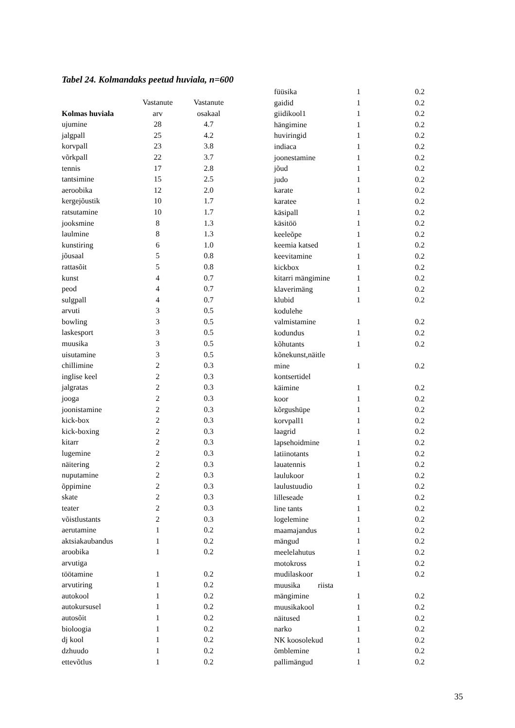Tabel 24. Kolmandaks peetud huviala, n=600
| | Vastanute | Vastanute |
| --- | --- | --- |
| Kolmas huviala | arv | osakaal |
| ujumine | 28 | 4.7 |
| jalgpall | 25 | 4.2 |
| korvpall | 23 | 3.8 |
| võrkpall | 22 | 3.7 |
| tennis | 17 | 2.8 |
| tantsimine | 15 | 2.5 |
| aeroobika | 12 | 2.0 |
| kergejõustik | 10 | 1.7 |
| ratsutamine | 10 | 1.7 |
| jooksmine | 8 | 1.3 |
| laulmine | 8 | 1.3 |
| kunstiring | 6 | 1.0 |
| jõusaal | 5 | 0.8 |
| rattasõit | 5 | 0.8 |
| kunst | 4 | 0.7 |
| peod | 4 | 0.7 |
| sulgpall | 4 | 0.7 |
| arvuti | 3 | 0.5 |
| bowling | 3 | 0.5 |
| laskesport | 3 | 0.5 |
| muusika | 3 | 0.5 |
| uisutamine | 3 | 0.5 |
| chillimine | 2 | 0.3 |
| inglise keel | 2 | 0.3 |
| jalgratas | 2 | 0.3 |
| jooga | 2 | 0.3 |
| joonistamine | 2 | 0.3 |
| kick-box | 2 | 0.3 |
| kick-boxing | 2 | 0.3 |
| kitarr | 2 | 0.3 |
| lugemine | 2 | 0.3 |
| näitering | 2 | 0.3 |
| nuputamine | 2 | 0.3 |
| õppimine | 2 | 0.3 |
| skate | 2 | 0.3 |
| teater | 2 | 0.3 |
| võistlustants | 2 | 0.3 |
| aerutamine | 1 | 0.2 |
| aktsiakaubandus | 1 | 0.2 |
| aroobika | 1 | 0.2 |
| arvutiga töötamine | 1 | 0.2 |
| arvutiring | 1 | 0.2 |
| autokool | 1 | 0.2 |
| autokursusel | 1 | 0.2 |
| autosõit | 1 | 0.2 |
| bioloogia | 1 | 0.2 |
| dj kool | 1 | 0.2 |
| dzhuudo | 1 | 0.2 |
| ettevõtlus | 1 | 0.2 |
| füüsika | 1 | 0.2 |
| gaidid | 1 | 0.2 |
| giidikool1 | 1 | 0.2 |
| hängimine | 1 | 0.2 |
| huviringid | 1 | 0.2 |
| indiaca | 1 | 0.2 |
| joonestamine | 1 | 0.2 |
| jõud | 1 | 0.2 |
| judo | 1 | 0.2 |
| karate | 1 | 0.2 |
| karatee | 1 | 0.2 |
| käsipall | 1 | 0.2 |
| käsitöö | 1 | 0.2 |
| keeleõpe | 1 | 0.2 |
| keemia katsed | 1 | 0.2 |
| keevitamine | 1 | 0.2 |
| kickbox | 1 | 0.2 |
| kitarri mängimine | 1 | 0.2 |
| klaverimäng | 1 | 0.2 |
| klubid | 1 | 0.2 |
| kodulehe valmistamine | 1 | 0.2 |
| kodundus | 1 | 0.2 |
| kõhutants | 1 | 0.2 |
| kõnekunst,näitle mine | 1 | 0.2 |
| kontsertidel käimine | 1 | 0.2 |
| koor | 1 | 0.2 |
| kõrgushüpe | 1 | 0.2 |
| korvpall1 | 1 | 0.2 |
| laagrid | 1 | 0.2 |
| lapsehoidmine | 1 | 0.2 |
| latiinotants | 1 | 0.2 |
| lauatennis | 1 | 0.2 |
| laulukoor | 1 | 0.2 |
| laulustuudio | 1 | 0.2 |
| lilleseade | 1 | 0.2 |
| line tants | 1 | 0.2 |
| logelemine | 1 | 0.2 |
| maamajandus | 1 | 0.2 |
| mängud | 1 | 0.2 |
| meelelahutus | 1 | 0.2 |
| motokross | 1 | 0.2 |
| mudilaskoor | 1 | 0.2 |
| muusika riista mängimine | 1 | 0.2 |
| muusikakool | 1 | 0.2 |
| näitused | 1 | 0.2 |
| narko | 1 | 0.2 |
| NK koosolekud | 1 | 0.2 |
| õmblemine | 1 | 0.2 |
| pallimängud | 1 | 0.2 |
35